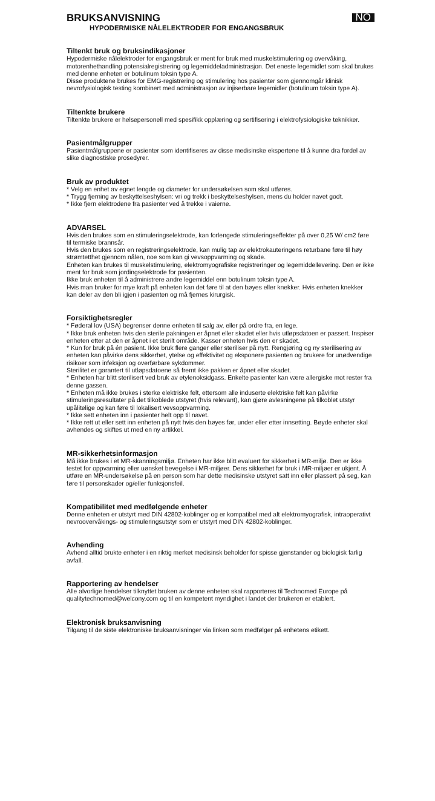BRUKSANVISNING
NO
HYPODERMISKE NÅLELEKTRODER FOR ENGANGSBRUK
Tiltenkt bruk og bruksindikasjoner
Hypodermiske nålelektroder for engangsbruk er ment for bruk med muskelstimulering og overvåking, motorenhethandling potensialregistrering og legemiddeladministrasjon. Det eneste legemidlet som skal brukes med denne enheten er botulinum toksin type A.
Disse produktene brukes for EMG-registrering og stimulering hos pasienter som gjennomgår klinisk nevrofysiologisk testing kombinert med administrasjon av injiserbare legemidler (botulinum toksin type A).
Tiltenkte brukere
Tiltenkte brukere er helsepersonell med spesifikk opplæring og sertifisering i elektrofysiologiske teknikker.
Pasientmålgrupper
Pasientmålgruppene er pasienter som identifiseres av disse medisinske ekspertene til å kunne dra fordel av slike diagnostiske prosedyrer.
Bruk av produktet
* Velg en enhet av egnet lengde og diameter for undersøkelsen som skal utføres.
* Trygg fjerning av beskyttelseshylsen: vri og trekk i beskyttelseshylsen, mens du holder navet godt.
* Ikke fjern elektrodene fra pasienter ved å trekke i vaierne.
ADVARSEL
Hvis den brukes som en stimuleringselektrode, kan forlengede stimuleringseffekter på over 0,25 W/ cm2 føre til termiske brannsår.
Hvis den brukes som en registreringselektrode, kan mulig tap av elektrokauteringens returbane føre til høy strømtetthet gjennom nålen, noe som kan gi vevsoppvarming og skade.
Enheten kan brukes til muskelstimulering, elektromyografiske registreringer og legemiddellevering. Den er ikke ment for bruk som jordingselektrode for pasienten.
Ikke bruk enheten til å administrere andre legemiddel enn botulinum toksin type A.
Hvis man bruker for mye kraft på enheten kan det føre til at den bøyes eller knekker. Hvis enheten knekker kan deler av den bli igjen i pasienten og må fjernes kirurgisk.
Forsiktighetsregler
* Føderal lov (USA) begrenser denne enheten til salg av, eller på ordre fra, en lege.
* Ikke bruk enheten hvis den sterile pakningen er åpnet eller skadet eller hvis utløpsdatoen er passert. Inspiser enheten etter at den er åpnet i et sterilt område. Kasser enheten hvis den er skadet.
* Kun for bruk på én pasient. Ikke bruk flere ganger eller steriliser på nytt. Rengjøring og ny sterilisering av enheten kan påvirke dens sikkerhet, ytelse og effektivitet og eksponere pasienten og brukere for unødvendige risikoer som infeksjon og overførbare sykdommer.
Sterilitet er garantert til utløpsdatoene så fremt ikke pakken er åpnet eller skadet.
* Enheten har blitt sterilisert ved bruk av etylenoksidgass. Enkelte pasienter kan være allergiske mot rester fra denne gassen.
* Enheten må ikke brukes i sterke elektriske felt, ettersom alle induserte elektriske felt kan påvirke stimuleringsresultater på det tilkoblede utstyret (hvis relevant), kan gjøre avlesningene på tilkoblet utstyr upålitelige og kan føre til lokalisert vevsoppvarming.
* Ikke sett enheten inn i pasienter helt opp til navet.
* Ikke rett ut eller sett inn enheten på nytt hvis den bøyes før, under eller etter innsetting. Bøyde enheter skal avhendes og skiftes ut med en ny artikkel.
MR-sikkerhetsinformasjon
Må ikke brukes i et MR-skanningsmiljø. Enheten har ikke blitt evaluert for sikkerhet i MR-miljø. Den er ikke testet for oppvarming eller uønsket bevegelse i MR-miljøer. Dens sikkerhet for bruk i MR-miljøer er ukjent. Å utføre en MR-undersøkelse på en person som har dette medisinske utstyret satt inn eller plassert på seg, kan føre til personskader og/eller funksjonsfeil.
Kompatibilitet med medfølgende enheter
Denne enheten er utstyrt med DIN 42802-koblinger og er kompatibel med alt elektromyografisk, intraoperativt nevroovervåkings- og stimuleringsutstyr som er utstyrt med DIN 42802-koblinger.
Avhending
Avhend alltid brukte enheter i en riktig merket medisinsk beholder for spisse gjenstander og biologisk farlig avfall.
Rapportering av hendelser
Alle alvorlige hendelser tilknyttet bruken av denne enheten skal rapporteres til Technomed Europe på qualitytechnomed@welcony.com og til en kompetent myndighet i landet der brukeren er etablert.
Elektronisk bruksanvisning
Tilgang til de siste elektroniske bruksanvisninger via linken som medfølger på enhetens etikett.